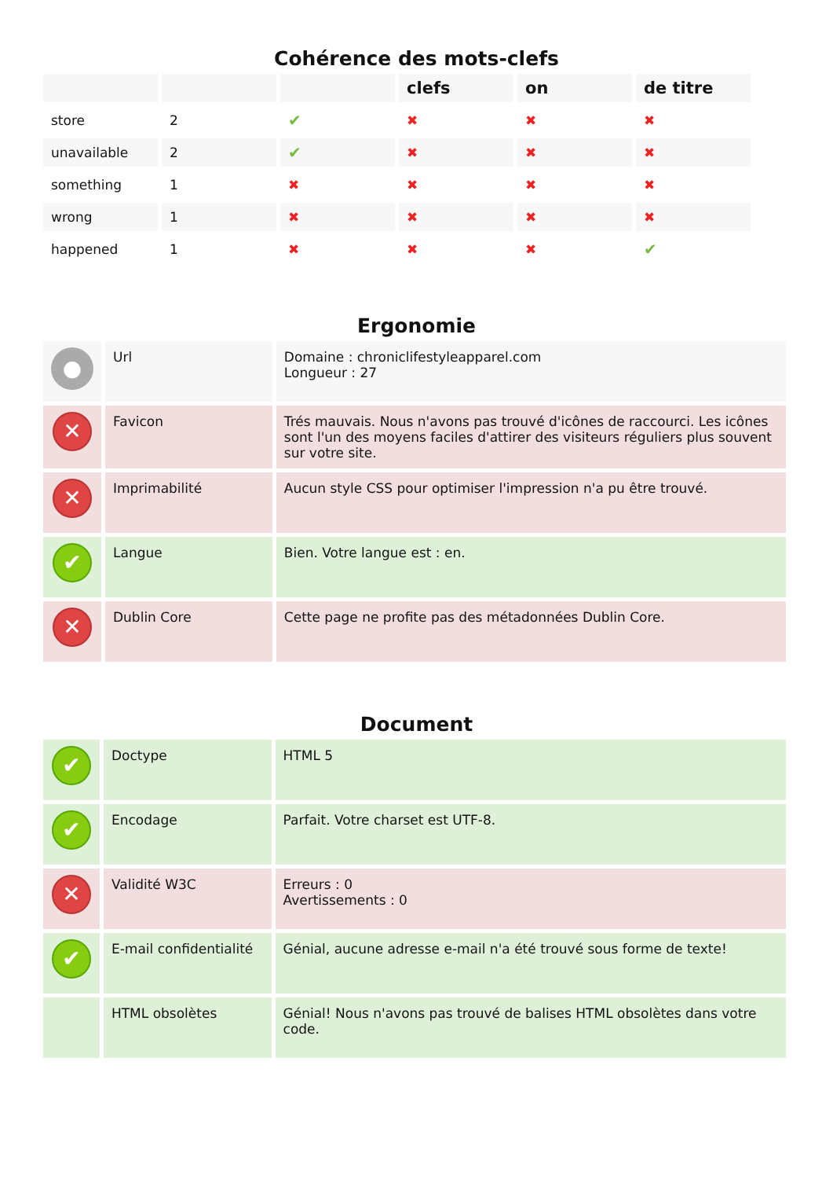Cohérence des mots-clefs
| | | | clefs | on | de titre |
| --- | --- | --- | --- | --- | --- |
| store | 2 | ✔ | ✖ | ✖ | ✖ |
| unavailable | 2 | ✔ | ✖ | ✖ | ✖ |
| something | 1 | ✖ | ✖ | ✖ | ✖ |
| wrong | 1 | ✖ | ✖ | ✖ | ✖ |
| happened | 1 | ✖ | ✖ | ✖ | ✔ |
Ergonomie
| ● | Url | Domaine : chroniclifestyleapparel.com Longueur : 27 |
| ✕ | Favicon | Trés mauvais. Nous n'avons pas trouvé d'icônes de raccourci. Les icônes sont l'un des moyens faciles d'attirer des visiteurs réguliers plus souvent sur votre site. |
| ✕ | Imprimabilité | Aucun style CSS pour optimiser l'impression n'a pu être trouvé. |
| ✔ | Langue | Bien. Votre langue est : en. |
| ✕ | Dublin Core | Cette page ne profite pas des métadonnées Dublin Core. |
Document
| ✔ | Doctype | HTML 5 |
| ✔ | Encodage | Parfait. Votre charset est UTF-8. |
| ✕ | Validité W3C | Erreurs : 0 Avertissements : 0 |
| ✔ | E-mail confidentialité | Génial, aucune adresse e-mail n'a été trouvé sous forme de texte! |
| | HTML obsolètes | Génial! Nous n'avons pas trouvé de balises HTML obsolètes dans votre code. |